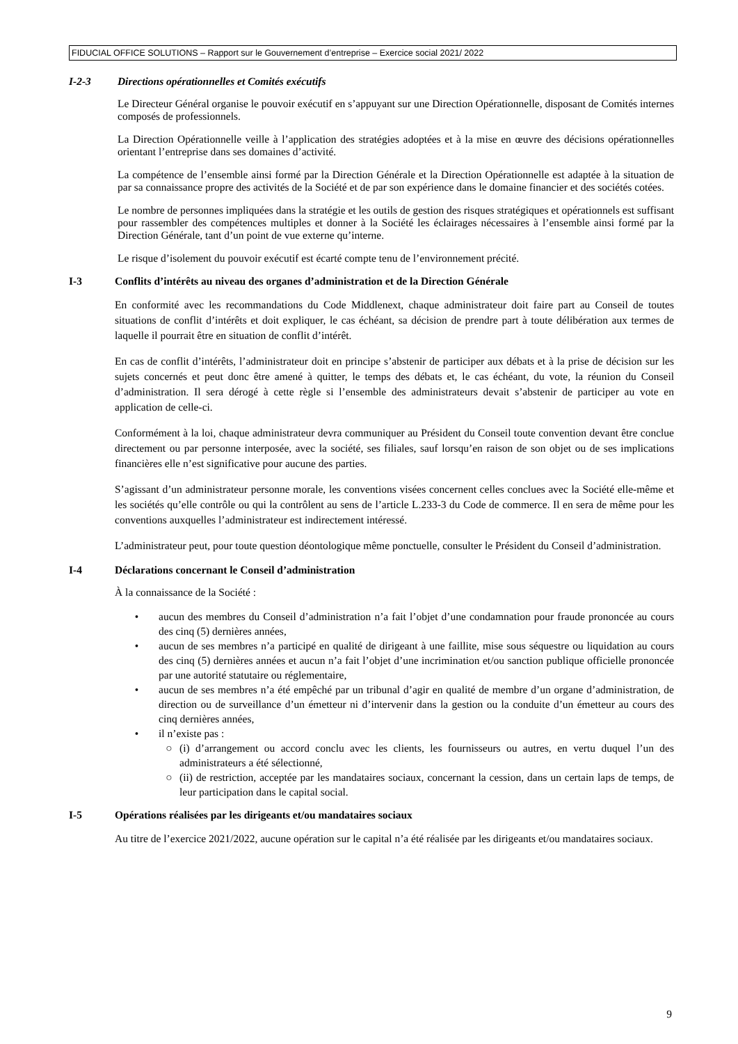FIDUCIAL OFFICE SOLUTIONS – Rapport sur le Gouvernement d’entreprise – Exercice social 2021/ 2022
I-2-3 Directions opérationnelles et Comités exécutifs
Le Directeur Général organise le pouvoir exécutif en s’appuyant sur une Direction Opérationnelle, disposant de Comités internes composés de professionnels.
La Direction Opérationnelle veille à l’application des stratégies adoptées et à la mise en œuvre des décisions opérationnelles orientant l’entreprise dans ses domaines d’activité.
La compétence de l’ensemble ainsi formé par la Direction Générale et la Direction Opérationnelle est adaptée à la situation de par sa connaissance propre des activités de la Société et de par son expérience dans le domaine financier et des sociétés cotées.
Le nombre de personnes impliquées dans la stratégie et les outils de gestion des risques stratégiques et opérationnels est suffisant pour rassembler des compétences multiples et donner à la Société les éclairages nécessaires à l’ensemble ainsi formé par la Direction Générale, tant d’un point de vue externe qu’interne.
Le risque d’isolement du pouvoir exécutif est écarté compte tenu de l’environnement précité.
I-3 Conflits d’intérêts au niveau des organes d’administration et de la Direction Générale
En conformité avec les recommandations du Code Middlenext, chaque administrateur doit faire part au Conseil de toutes situations de conflit d’intérêts et doit expliquer, le cas échéant, sa décision de prendre part à toute délibération aux termes de laquelle il pourrait être en situation de conflit d’intérêt.
En cas de conflit d’intérêts, l’administrateur doit en principe s’abstenir de participer aux débats et à la prise de décision sur les sujets concernés et peut donc être amené à quitter, le temps des débats et, le cas échéant, du vote, la réunion du Conseil d’administration. Il sera dérogé à cette règle si l’ensemble des administrateurs devait s’abstenir de participer au vote en application de celle-ci.
Conformément à la loi, chaque administrateur devra communiquer au Président du Conseil toute convention devant être conclue directement ou par personne interposée, avec la société, ses filiales, sauf lorsqu’en raison de son objet ou de ses implications financières elle n’est significative pour aucune des parties.
S’agissant d’un administrateur personne morale, les conventions visées concernent celles conclues avec la Société elle-même et les sociétés qu’elle contrôle ou qui la contrôlent au sens de l’article L.233-3 du Code de commerce. Il en sera de même pour les conventions auxquelles l’administrateur est indirectement intéressé.
L’administrateur peut, pour toute question déontologique même ponctuelle, consulter le Président du Conseil d’administration.
I-4 Déclarations concernant le Conseil d’administration
À la connaissance de la Société :
• aucun des membres du Conseil d’administration n’a fait l’objet d’une condamnation pour fraude prononcée au cours des cinq (5) dernières années,
• aucun de ses membres n’a participé en qualité de dirigeant à une faillite, mise sous séquestre ou liquidation au cours des cinq (5) dernières années et aucun n’a fait l’objet d’une incrimination et/ou sanction publique officielle prononcée par une autorité statutaire ou réglementaire,
• aucun de ses membres n’a été empêché par un tribunal d’agir en qualité de membre d’un organe d’administration, de direction ou de surveillance d’un émetteur ni d’intervenir dans la gestion ou la conduite d’un émetteur au cours des cinq dernières années,
• il n’existe pas :
○ (i) d’arrangement ou accord conclu avec les clients, les fournisseurs ou autres, en vertu duquel l’un des administrateurs a été sélectionné,
○ (ii) de restriction, acceptée par les mandataires sociaux, concernant la cession, dans un certain laps de temps, de leur participation dans le capital social.
I-5 Opérations réalisées par les dirigeants et/ou mandataires sociaux
Au titre de l’exercice 2021/2022, aucune opération sur le capital n’a été réalisée par les dirigeants et/ou mandataires sociaux.
9